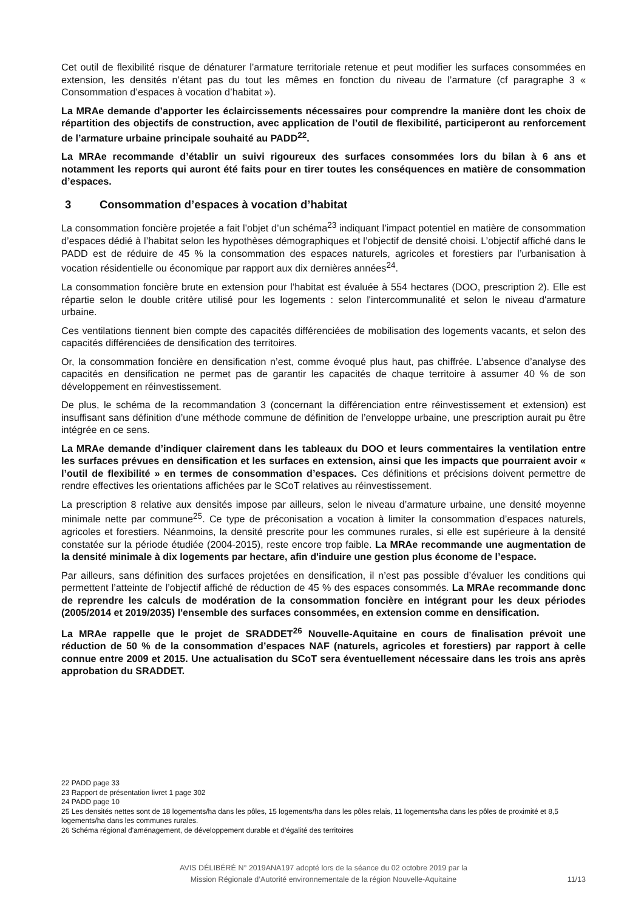Cet outil de flexibilité risque de dénaturer l’armature territoriale retenue et peut modifier les surfaces consommées en extension, les densités n’étant pas du tout les mêmes en fonction du niveau de l’armature (cf paragraphe 3 « Consommation d’espaces à vocation d’habitat »).
La MRAe demande d’apporter les éclaircissements nécessaires pour comprendre la manière dont les choix de répartition des objectifs de construction, avec application de l’outil de flexibilité, participeront au renforcement de l’armature urbaine principale souhaité au PADD<sup>22</sup>.
La MRAe recommande d’établir un suivi rigoureux des surfaces consommées lors du bilan à 6 ans et notamment les reports qui auront été faits pour en tirer toutes les conséquences en matière de consommation d’espaces.
3 Consommation d’espaces à vocation d’habitat
La consommation foncière projetée a fait l’objet d’un schéma<sup>23</sup> indiquant l’impact potentiel en matière de consommation d’espaces dédié à l’habitat selon les hypothèses démographiques et l’objectif de densité choisi. L’objectif affiché dans le PADD est de réduire de 45 % la consommation des espaces naturels, agricoles et forestiers par l’urbanisation à vocation résidentielle ou économique par rapport aux dix dernières années<sup>24</sup>.
La consommation foncière brute en extension pour l’habitat est évaluée à 554 hectares (DOO, prescription 2). Elle est répartie selon le double critère utilisé pour les logements : selon l'intercommunalité et selon le niveau d'armature urbaine.
Ces ventilations tiennent bien compte des capacités différenciées de mobilisation des logements vacants, et selon des capacités différenciées de densification des territoires.
Or, la consommation foncière en densification n’est, comme évoqué plus haut, pas chiffrée. L’absence d’analyse des capacités en densification ne permet pas de garantir les capacités de chaque territoire à assumer 40 % de son développement en réinvestissement.
De plus, le schéma de la recommandation 3 (concernant la différenciation entre réinvestissement et extension) est insuffisant sans définition d’une méthode commune de définition de l’enveloppe urbaine, une prescription aurait pu être intégrée en ce sens.
La MRAe demande d’indiquer clairement dans les tableaux du DOO et leurs commentaires la ventilation entre les surfaces prévues en densification et les surfaces en extension, ainsi que les impacts que pourraient avoir « l’outil de flexibilité » en termes de consommation d’espaces. Ces définitions et précisions doivent permettre de rendre effectives les orientations affichées par le SCoT relatives au réinvestissement.
La prescription 8 relative aux densités impose par ailleurs, selon le niveau d’armature urbaine, une densité moyenne minimale nette par commune<sup>25</sup>. Ce type de préconisation a vocation à limiter la consommation d’espaces naturels, agricoles et forestiers. Néanmoins, la densité prescrite pour les communes rurales, si elle est supérieure à la densité constatée sur la période étudiée (2004-2015), reste encore trop faible. La MRAe recommande une augmentation de la densité minimale à dix logements par hectare, afin d'induire une gestion plus économe de l’espace.
Par ailleurs, sans définition des surfaces projetées en densification, il n’est pas possible d’évaluer les conditions qui permettent l’atteinte de l’objectif affiché de réduction de 45 % des espaces consommés. La MRAe recommande donc de reprendre les calculs de modération de la consommation foncière en intégrant pour les deux périodes (2005/2014 et 2019/2035) l'ensemble des surfaces consommées, en extension comme en densification.
La MRAe rappelle que le projet de SRADDET<sup>26</sup> Nouvelle-Aquitaine en cours de finalisation prévoit une réduction de 50 % de la consommation d’espaces NAF (naturels, agricoles et forestiers) par rapport à celle connue entre 2009 et 2015. Une actualisation du SCoT sera éventuellement nécessaire dans les trois ans après approbation du SRADDET.
22 PADD page 33
23 Rapport de présentation livret 1 page 302
24 PADD page 10
25 Les densités nettes sont de 18 logements/ha dans les pôles, 15 logements/ha dans les pôles relais, 11 logements/ha dans les pôles de proximité et 8,5 logements/ha dans les communes rurales.
26 Schéma régional d'aménagement, de développement durable et d'égalité des territoires
AVIS DÉLIBÉRÉ N° 2019ANA197 adopté lors de la séance du 02 octobre 2019 par la
Mission Régionale d’Autorité environnementale de la région Nouvelle-Aquitaine
11/13